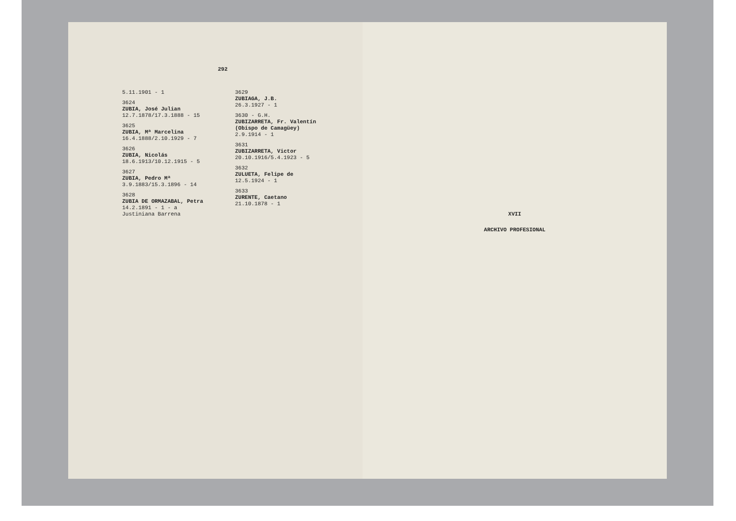292
5.11.1901 - 1
3624
ZUBIA, José Julian
12.7.1878/17.3.1888 - 15
3625
ZUBIA, Mª Marcelina
16.4.1888/2.10.1929 - 7
3626
ZUBIA, Nicolás
18.6.1913/10.12.1915 - 5
3627
ZUBIA, Pedro Mª
3.9.1883/15.3.1896 - 14
3628
ZUBIA DE ORMAZABAL, Petra
14.2.1891 - 1 - a Justiniana Barrena
3629
ZUBIAGA, J.B.
26.3.1927 - 1
3630 - G.H.
ZUBIZARRETA, Fr. Valentín (Obispo de Camagüey)
2.9.1914 - 1
3631
ZUBIZARRETA, Victor
20.10.1916/5.4.1923 - 5
3632
ZULUETA, Felipe de
12.5.1924 - 1
3633
ZURENTE, Caetano
21.10.1878 - 1
XVII
ARCHIVO PROFESIONAL